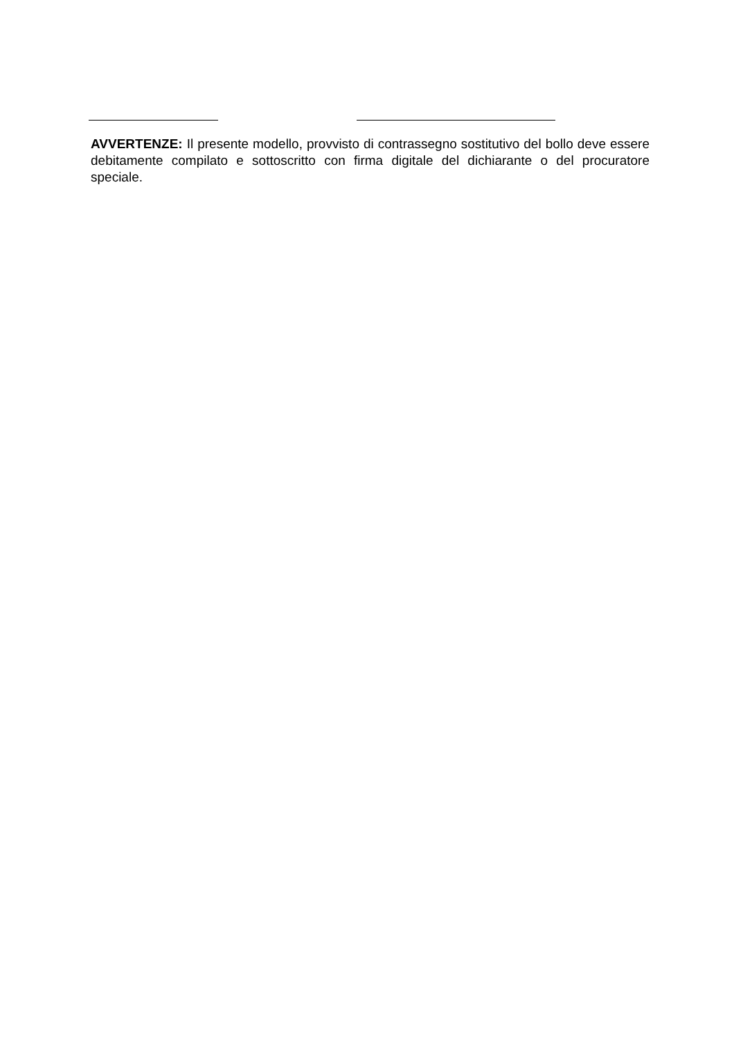AVVERTENZE: Il presente modello, provvisto di contrassegno sostitutivo del bollo deve essere debitamente compilato e sottoscritto con firma digitale del dichiarante o del procuratore speciale.